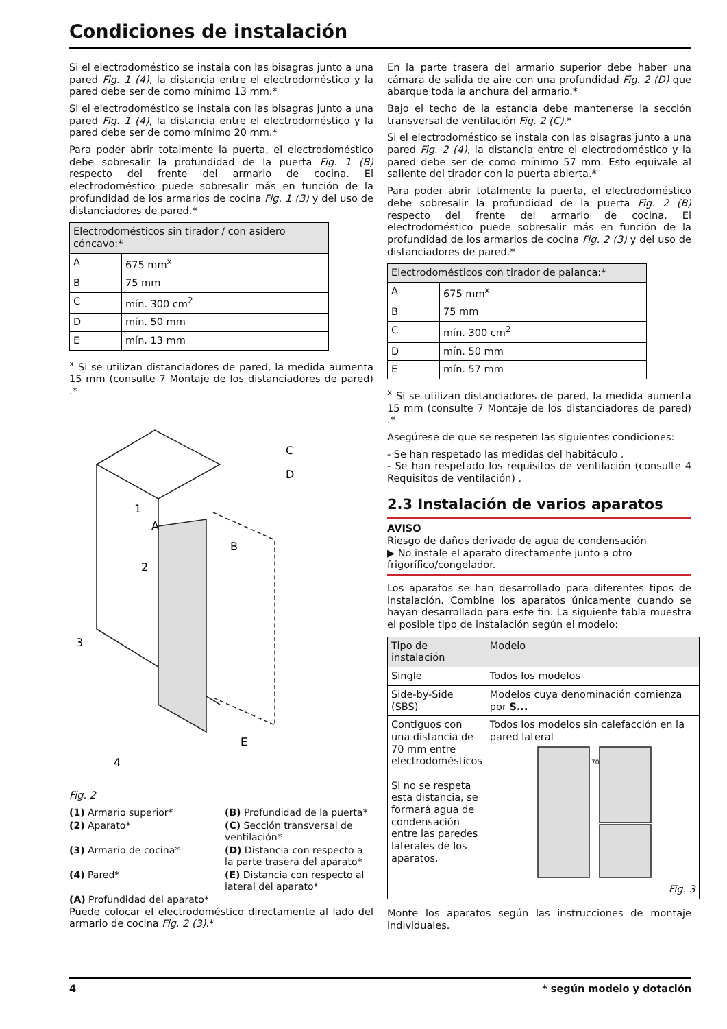Condiciones de instalación
Si el electrodoméstico se instala con las bisagras junto a una pared Fig. 1 (4), la distancia entre el electrodoméstico y la pared debe ser de como mínimo 13 mm.*
Si el electrodoméstico se instala con las bisagras junto a una pared Fig. 1 (4), la distancia entre el electrodoméstico y la pared debe ser de como mínimo 20 mm.*
Para poder abrir totalmente la puerta, el electrodoméstico debe sobresalir la profundidad de la puerta Fig. 1 (B) respecto del frente del armario de cocina. El electrodoméstico puede sobresalir más en función de la profundidad de los armarios de cocina Fig. 1 (3) y del uso de distanciadores de pared.*
| Electrodomésticos sin tirador / con asidero cóncavo:* | |
| --- | --- |
| A | 675 mm<sup>x</sup> |
| B | 75 mm |
| C | mín. 300 cm<sup>2</sup> |
| D | mín. 50 mm |
| E | mín. 13 mm |
<sup>x</sup> Si se utilizan distanciadores de pared, la medida aumenta 15 mm (consulte 7 Montaje de los distanciadores de pared) .*
A
B
C
D
E
1
2
3
4
Fig. 2
(1) Armario superior*
(B) Profundidad de la puerta*
(2) Aparato*
(C) Sección transversal de ventilación*
(3) Armario de cocina*
(D) Distancia con respecto a la parte trasera del aparato*
(4) Pared*
(E) Distancia con respecto al lateral del aparato*
(A) Profundidad del aparato*
Puede colocar el electrodoméstico directamente al lado del armario de cocina Fig. 2 (3).*
En la parte trasera del armario superior debe haber una cámara de salida de aire con una profundidad Fig. 2 (D) que abarque toda la anchura del armario.*
Bajo el techo de la estancia debe mantenerse la sección transversal de ventilación Fig. 2 (C).*
Si el electrodoméstico se instala con las bisagras junto a una pared Fig. 2 (4), la distancia entre el electrodoméstico y la pared debe ser de como mínimo 57 mm. Esto equivale al saliente del tirador con la puerta abierta.*
Para poder abrir totalmente la puerta, el electrodoméstico debe sobresalir la profundidad de la puerta Fig. 2 (B) respecto del frente del armario de cocina. El electrodoméstico puede sobresalir más en función de la profundidad de los armarios de cocina Fig. 2 (3) y del uso de distanciadores de pared.*
| Electrodomésticos con tirador de palanca:* | |
| --- | --- |
| A | 675 mm<sup>x</sup> |
| B | 75 mm |
| C | mín. 300 cm<sup>2</sup> |
| D | mín. 50 mm |
| E | mín. 57 mm |
<sup>x</sup> Si se utilizan distanciadores de pared, la medida aumenta 15 mm (consulte 7 Montaje de los distanciadores de pared) .*
Asegúrese de que se respeten las siguientes condiciones:
- Se han respetado las medidas del habitáculo .
- Se han respetado los requisitos de ventilación (consulte 4 Requisitos de ventilación) .
2.3 Instalación de varios aparatos
AVISO
Riesgo de daños derivado de agua de condensación
▶ No instale el aparato directamente junto a otro frigorífico/congelador.
Los aparatos se han desarrollado para diferentes tipos de instalación. Combine los aparatos únicamente cuando se hayan desarrollado para este fin. La siguiente tabla muestra el posible tipo de instalación según el modelo:
| Tipo de instalación | Modelo |
| --- | --- |
| Single | Todos los modelos |
| Side-by-Side (SBS) | Modelos cuya denominación comienza por S... |
| Contiguos con una distancia de 70 mm entre electrodomésticos Si no se respeta esta distancia, se formará agua de condensación entre las paredes laterales de los aparatos. | Todos los modelos sin calefacción en la pared lateral 70 Fig. 3 |
Monte los aparatos según las instrucciones de montaje individuales.
4 * según modelo y dotación